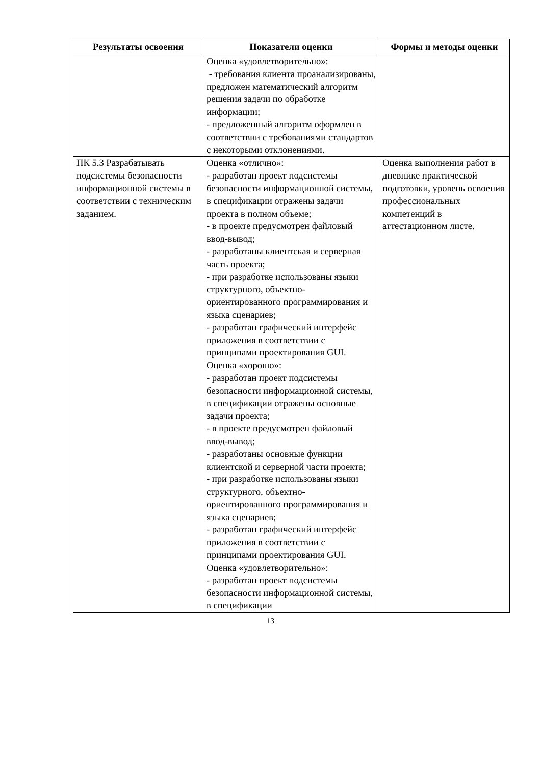| Результаты освоения | Показатели оценки | Формы и методы оценки |
| --- | --- | --- |
| | Оценка «удовлетворительно»: - требования клиента проанализированы, предложен математический алгоритм решения задачи по обработке информации; - предложенный алгоритм оформлен в соответствии с требованиями стандартов с некоторыми отклонениями. | |
| ПК 5.3 Разрабатывать подсистемы безопасности информационной системы в соответствии с техническим заданием. | Оценка «отлично»: - разработан проект подсистемы безопасности информационной системы, в спецификации отражены задачи проекта в полном объеме; - в проекте предусмотрен файловый ввод-вывод; - разработаны клиентская и серверная часть проекта; - при разработке использованы языки структурного, объектно-ориентированного программирования и языка сценариев; - разработан графический интерфейс приложения в соответствии с принципами проектирования GUI. Оценка «хорошо»: - разработан проект подсистемы безопасности информационной системы, в спецификации отражены основные задачи проекта; - в проекте предусмотрен файловый ввод-вывод; - разработаны основные функции клиентской и серверной части проекта; - при разработке использованы языки структурного, объектно-ориентированного программирования и языка сценариев; - разработан графический интерфейс приложения в соответствии с принципами проектирования GUI. Оценка «удовлетворительно»: - разработан проект подсистемы безопасности информационной системы, в спецификации | Оценка выполнения работ в дневнике практической подготовки, уровень освоения профессиональных компетенций в аттестационном листе. |
13